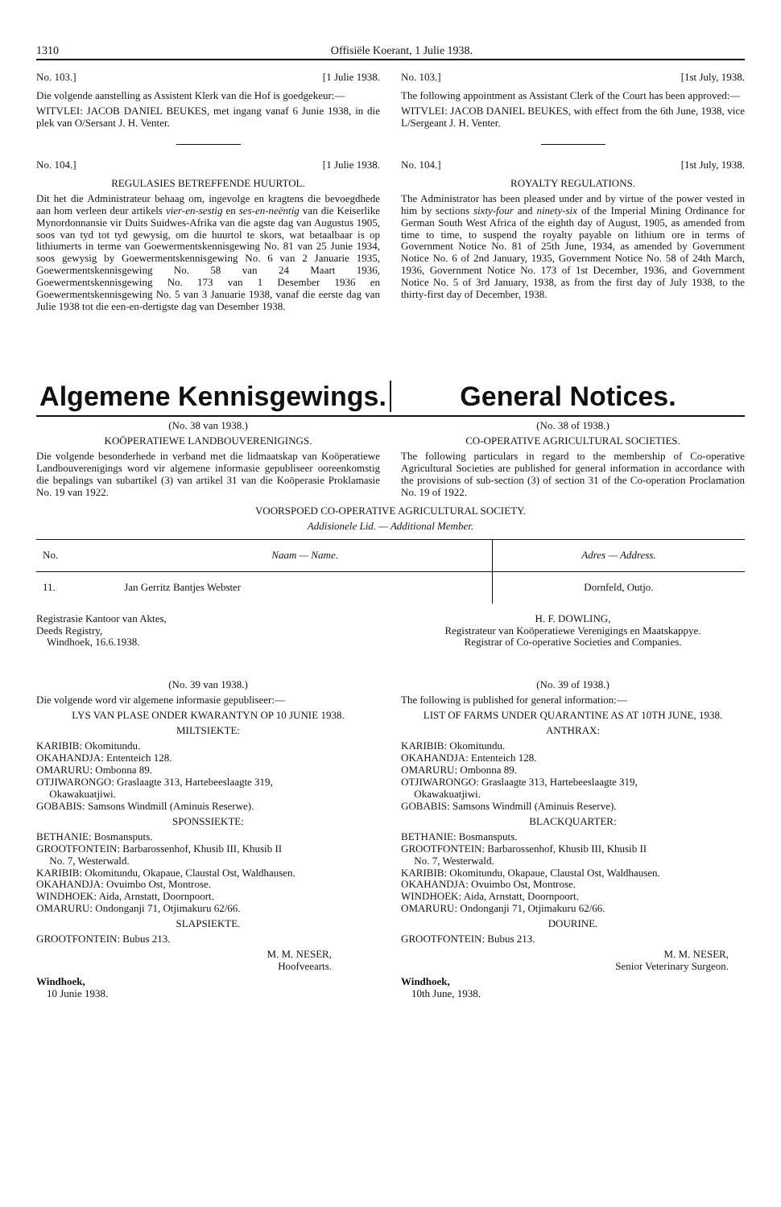1310 Offisiële Koerant, 1 Julie 1938.
No. 103.] [1 Julie 1938.
Die volgende aanstelling as Assistent Klerk van die Hof is goedgekeur:—
WITVLEI: JACOB DANIEL BEUKES, met ingang vanaf 6 Junie 1938, in die plek van O/Sersant J. H. Venter.
No. 104.] [1 Julie 1938.
REGULASIES BETREFFENDE HUURTOL.
Dit het die Administrateur behaag om, ingevolge en kragtens die bevoegdhede aan hom verleen deur artikels vier-en-sestig en ses-en-neëntig van die Keiserlike Mynordonnansie vir Duits Suidwes-Afrika van die agste dag van Augustus 1905, soos van tyd tot tyd gewysig, om die huurtol te skors, wat betaalbaar is op lithiumerts in terme van Goewermentskennisgewing No. 81 van 25 Junie 1934, soos gewysig by Goewermentskennisgewing No. 6 van 2 Januarie 1935, Goewermentskennisgewing No. 58 van 24 Maart 1936, Goewermentskennisgewing No. 173 van 1 Desember 1936 en Goewermentskennisgewing No. 5 van 3 Januarie 1938, vanaf die eerste dag van Julie 1938 tot die een-en-dertigste dag van Desember 1938.
No. 103.] [1st July, 1938.
The following appointment as Assistant Clerk of the Court has been approved:—
WITVLEI: JACOB DANIEL BEUKES, with effect from the 6th June, 1938, vice L/Sergeant J. H. Venter.
No. 104.] [1st July, 1938.
ROYALTY REGULATIONS.
The Administrator has been pleased under and by virtue of the power vested in him by sections sixty-four and ninety-six of the Imperial Mining Ordinance for German South West Africa of the eighth day of August, 1905, as amended from time to time, to suspend the royalty payable on lithium ore in terms of Government Notice No. 81 of 25th June, 1934, as amended by Government Notice No. 6 of 2nd January, 1935, Government Notice No. 58 of 24th March, 1936, Government Notice No. 173 of 1st December, 1936, and Government Notice No. 5 of 3rd January, 1938, as from the first day of July 1938, to the thirty-first day of December, 1938.
Algemene Kennisgewings. General Notices.
(No. 38 van 1938.)
KOÖPERATIEWE LANDBOUVERENIGINGS.
Die volgende besonderhede in verband met die lidmaatskap van Koöperatiewe Landbouverenigings word vir algemene informasie gepubliseer ooreenkomstig die bepalings van subartikel (3) van artikel 31 van die Koöperasie Proklamasie No. 19 van 1922.
(No. 38 of 1938.)
CO-OPERATIVE AGRICULTURAL SOCIETIES.
The following particulars in regard to the membership of Co-operative Agricultural Societies are published for general information in accordance with the provisions of sub-section (3) of section 31 of the Co-operation Proclamation No. 19 of 1922.
VOORSPOED CO-OPERATIVE AGRICULTURAL SOCIETY.
Addisionele Lid. — Additional Member.
| No. | Naam — Name. | Adres — Address. |
| --- | --- | --- |
| 11. | Jan Gerritz Bantjes Webster | Dornfeld, Outjo. |
Registrasie Kantoor van Aktes,
Deeds Registry,
Windhoek, 16.6.1938.
H. F. DOWLING,
Registrateur van Koöperatiewe Verenigings en Maatskappye.
Registrar of Co-operative Societies and Companies.
(No. 39 van 1938.)
Die volgende word vir algemene informasie gepubliseer:—
LYS VAN PLASE ONDER KWARANTYN OP 10 JUNIE 1938.
MILTSIEKTE:
KARIBIB: Okomitundu.
OKAHANDJA: Ententeich 128.
OMARURU: Ombonna 89.
OTJIWARONGO: Graslaagte 313, Hartebeeslaagte 319,
Okawakuatjiwi.
GOBABIS: Samsons Windmill (Aminuis Reserwe).
SPONSSIEKTE:
BETHANIE: Bosmansputs.
GROOTFONTEIN: Barbarossenhof, Khusib III, Khusib II
No. 7, Westerwald.
KARIBIB: Okomitundu, Okapaue, Claustal Ost, Waldhausen.
OKAHANDJA: Ovuimbo Ost, Montrose.
WINDHOEK: Aida, Arnstatt, Doornpoort.
OMARURU: Ondonganji 71, Otjimakuru 62/66.
SLAPSIEKTE.
GROOTFONTEIN: Bubus 213.
M. M. NESER,
Hoofveearts.
Windhoek,
10 Junie 1938.
(No. 39 of 1938.)
The following is published for general information:—
LIST OF FARMS UNDER QUARANTINE AS AT 10TH JUNE, 1938.
ANTHRAX:
KARIBIB: Okomitundu.
OKAHANDJA: Ententeich 128.
OMARURU: Ombonna 89.
OTJIWARONGO: Graslaagte 313, Hartebeeslaagte 319,
Okawakuatjiwi.
GOBABIS: Samsons Windmill (Aminuis Reserve).
BLACKQUARTER:
BETHANIE: Bosmansputs.
GROOTFONTEIN: Barbarossenhof, Khusib III, Khusib II
No. 7, Westerwald.
KARIBIB: Okomitundu, Okapaue, Claustal Ost, Waldhausen.
OKAHANDJA: Ovuimbo Ost, Montrose.
WINDHOEK: Aida, Arnstatt, Doornpoort.
OMARURU: Ondonganji 71, Otjimakuru 62/66.
DOURINE.
GROOTFONTEIN: Bubus 213.
M. M. NESER,
Senior Veterinary Surgeon.
Windhoek,
10th June, 1938.